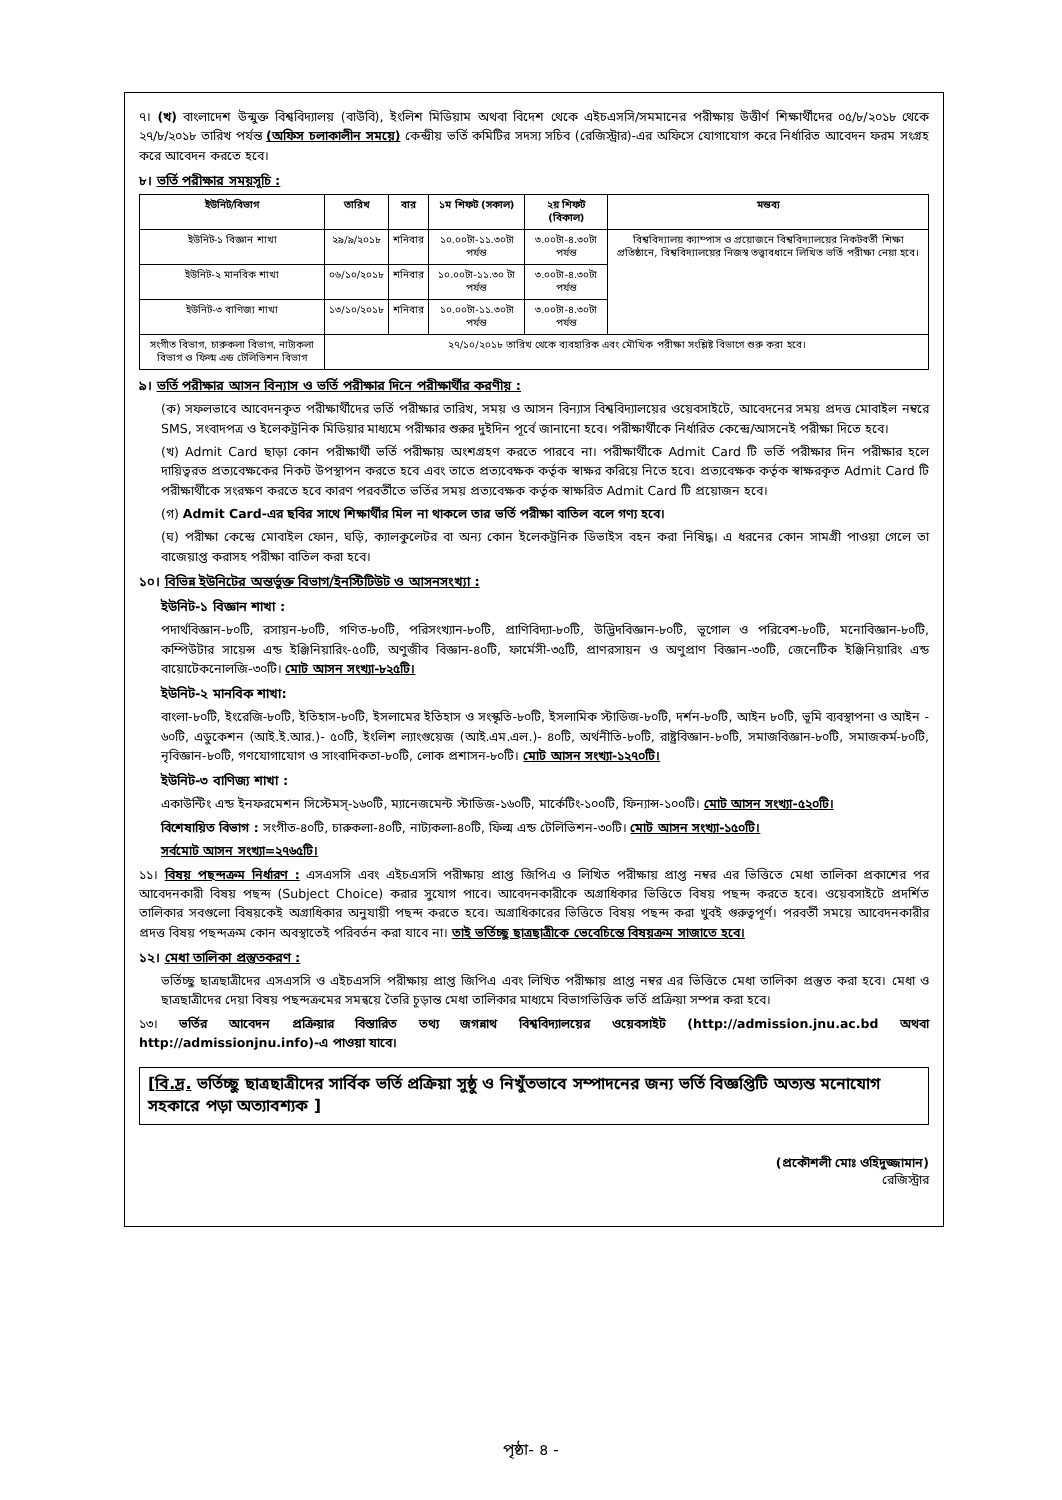৭। (খ) বাংলাদেশ উন্মুক্ত বিশ্ববিদ্যালয় (বাউবি), ইংলিশ মিডিয়াম অথবা বিদেশ থেকে এইচএসসি/সমমানের পরীক্ষায় উত্তীর্ণ শিক্ষার্থীদের ০৫/৮/২০১৮ থেকে ২৭/৮/২০১৮ তারিখ পর্যন্ত (অফিস চলাকালীন সময়ে) কেন্দ্রীয় ভর্তি কমিটির সদস্য সচিব (রেজিস্ট্রার)-এর অফিসে যোগাযোগ করে নির্ধারিত আবেদন ফরম সংগ্রহ করে আবেদন করতে হবে।
৮। ভর্তি পরীক্ষার সময়সূচি :
| ইউনিট/বিভাগ | তারিখ | বার | ১ম শিফট (সকাল) | ২য় শিফট (বিকাল) | মন্তব্য |
| --- | --- | --- | --- | --- | --- |
| ইউনিট-১ বিজ্ঞান শাখা | ২৯/৯/২০১৮ | শনিবার | ১০.০০টা-১১.৩০টা পর্যন্ত | ৩.০০টা-৪.৩০টা পর্যন্ত | বিশ্ববিদ্যালয় ক্যাম্পাস ও প্রয়োজনে বিশ্ববিদ্যালয়ের নিকটবর্তী শিক্ষা প্রতিষ্ঠানে, বিশ্ববিদ্যালয়ের নিজস্ব তত্ত্বাবধানে লিখিত ভর্তি পরীক্ষা নেয়া হবে। |
| ইউনিট-২ মানবিক শাখা | ০৬/১০/২০১৮ | শনিবার | ১০.০০টা-১১.৩০ টা পর্যন্ত | ৩.০০টা-৪.৩০টা পর্যন্ত | |
| ইউনিট-৩ বাণিজ্য শাখা | ১৩/১০/২০১৮ | শনিবার | ১০.০০টা-১১.৩০টা পর্যন্ত | ৩.০০টা-৪.৩০টা পর্যন্ত | |
| সংগীত বিভাগ, চারুকলা বিভাগ, নাট্যকলা বিভাগ ও ফিল্ম এন্ড টেলিভিশন বিভাগ | ২৭/১০/২০১৮ তারিখ থেকে ব্যবহারিক এবং মৌখিক পরীক্ষা সংশ্লিষ্ট বিভাগে শুরু করা হবে। | | | | |
৯। ভর্তি পরীক্ষার আসন বিন্যাস ও ভর্তি পরীক্ষার দিনে পরীক্ষার্থীর করণীয় :
(ক) সফলভাবে আবেদনকৃত পরীক্ষার্থীদের ভর্তি পরীক্ষার তারিখ, সময় ও আসন বিন্যাস বিশ্ববিদ্যালয়ের ওয়েবসাইটে, আবেদনের সময় প্রদত্ত মোবাইল নম্বরে SMS, সংবাদপত্র ও ইলেকট্রনিক মিডিয়ার মাধ্যমে পরীক্ষার শুরুর দুইদিন পূর্বে জানানো হবে। পরীক্ষার্থীকে নির্ধারিত কেন্দ্রে/আসনেই পরীক্ষা দিতে হবে।
(খ) Admit Card ছাড়া কোন পরীক্ষার্থী ভর্তি পরীক্ষায় অংশগ্রহণ করতে পারবে না। পরীক্ষার্থীকে Admit Card টি ভর্তি পরীক্ষার দিন পরীক্ষার হলে দায়িত্বরত প্রত্যবেক্ষকের নিকট উপস্থাপন করতে হবে এবং তাতে প্রত্যবেক্ষক কর্তৃক স্বাক্ষর করিয়ে নিতে হবে। প্রত্যবেক্ষক কর্তৃক স্বাক্ষরকৃত Admit Card টি পরীক্ষার্থীকে সংরক্ষণ করতে হবে কারণ পরবর্তীতে ভর্তির সময় প্রত্যবেক্ষক কর্তৃক স্বাক্ষরিত Admit Card টি প্রয়োজন হবে।
(গ) Admit Card-এর ছবির সাথে শিক্ষার্থীর মিল না থাকলে তার ভর্তি পরীক্ষা বাতিল বলে গণ্য হবে।
(ঘ) পরীক্ষা কেন্দ্রে মোবাইল ফোন, ঘড়ি, ক্যালকুলেটর বা অন্য কোন ইলেকট্রনিক ডিভাইস বহন করা নিষিদ্ধ। এ ধরনের কোন সামগ্রী পাওয়া গেলে তা বাজেয়াপ্ত করাসহ পরীক্ষা বাতিল করা হবে।
১০। বিভিন্ন ইউনিটের অন্তর্ভুক্ত বিভাগ/ইনস্টিটিউট ও আসনসংখ্যা :
ইউনিট-১ বিজ্ঞান শাখা :
পদার্থবিজ্ঞান-৮০টি, রসায়ন-৮০টি, গণিত-৮০টি, পরিসংখ্যান-৮০টি, প্রাণিবিদ্যা-৮০টি, উদ্ভিদবিজ্ঞান-৮০টি, ভূগোল ও পরিবেশ-৮০টি, মনোবিজ্ঞান-৮০টি, কম্পিউটার সায়েন্স এন্ড ইঞ্জিনিয়ারিং-৫০টি, অণুজীব বিজ্ঞান-৪০টি, ফার্মেসী-৩৫টি, প্রাণরসায়ন ও অণুপ্রাণ বিজ্ঞান-৩০টি, জেনেটিক ইঞ্জিনিয়ারিং এন্ড বায়োটেকনোলজি-৩০টি। মোট আসন সংখ্যা-৮২৫টি।
ইউনিট-২ মানবিক শাখা:
বাংলা-৮০টি, ইংরেজি-৮০টি, ইতিহাস-৮০টি, ইসলামের ইতিহাস ও সংস্কৃতি-৮০টি, ইসলামিক স্টাডিজ-৮০টি, দর্শন-৮০টি, আইন ৮০টি, ভূমি ব্যবস্থাপনা ও আইন - ৬০টি, এডুকেশন (আই.ই.আর.)- ৫০টি, ইংলিশ ল্যাংগুয়েজ (আই.এম.এল.)- ৪০টি, অর্থনীতি-৮০টি, রাষ্ট্রবিজ্ঞান-৮০টি, সমাজবিজ্ঞান-৮০টি, সমাজকর্ম-৮০টি, নৃবিজ্ঞান-৮০টি, গণযোগাযোগ ও সাংবাদিকতা-৮০টি, লোক প্রশাসন-৮০টি। মোট আসন সংখ্যা-১২৭০টি।
ইউনিট-৩ বাণিজ্য শাখা :
একাউন্টিং এন্ড ইনফরমেশন সিস্টেমস্-১৬০টি, ম্যানেজমেন্ট স্টাডিজ-১৬০টি, মার্কেটিং-১০০টি, ফিন্যান্স-১০০টি। মোট আসন সংখ্যা-৫২০টি।
বিশেষায়িত বিভাগ : সংগীত-৪০টি, চারুকলা-৪০টি, নাট্যকলা-৪০টি, ফিল্ম এন্ড টেলিভিশন-৩০টি। মোট আসন সংখ্যা-১৫০টি।
সর্বমোট আসন সংখ্যা=২৭৬৫টি।
১১। বিষয় পছন্দক্রম নির্ধারণ : এসএসসি এবং এইচএসসি পরীক্ষায় প্রাপ্ত জিপিএ ও লিখিত পরীক্ষায় প্রাপ্ত নম্বর এর ভিত্তিতে মেধা তালিকা প্রকাশের পর আবেদনকারী বিষয় পছন্দ (Subject Choice) করার সুযোগ পাবে। আবেদনকারীকে অগ্রাধিকার ভিত্তিতে বিষয় পছন্দ করতে হবে। ওয়েবসাইটে প্রদর্শিত তালিকার সবগুলো বিষয়কেই অগ্রাধিকার অনুযায়ী পছন্দ করতে হবে। অগ্রাধিকারের ভিত্তিতে বিষয় পছন্দ করা খুবই গুরুত্বপূর্ণ। পরবর্তী সময়ে আবেদনকারীর প্রদত্ত বিষয় পছন্দক্রম কোন অবস্থাতেই পরিবর্তন করা যাবে না। তাই ভর্তিচ্ছু ছাত্রছাত্রীকে ভেবেচিন্তে বিষয়ক্রম সাজাতে হবে।
১২। মেধা তালিকা প্রস্তুতকরণ :
ভর্তিচ্ছু ছাত্রছাত্রীদের এসএসসি ও এইচএসসি পরীক্ষায় প্রাপ্ত জিপিএ এবং লিখিত পরীক্ষায় প্রাপ্ত নম্বর এর ভিত্তিতে মেধা তালিকা প্রস্তুত করা হবে। মেধা ও ছাত্রছাত্রীদের দেয়া বিষয় পছন্দক্রমের সমন্বয়ে তৈরি চূড়ান্ত মেধা তালিকার মাধ্যমে বিভাগভিত্তিক ভর্তি প্রক্রিয়া সম্পন্ন করা হবে।
১৩। ভর্তির আবেদন প্রক্রিয়ার বিস্তারিত তথ্য জগন্নাথ বিশ্ববিদ্যালয়ের ওয়েবসাইট (http://admission.jnu.ac.bd অথবা http://admissionjnu.info)-এ পাওয়া যাবে।
[বি.দ্র. ভর্তিচ্ছু ছাত্রছাত্রীদের সার্বিক ভর্তি প্রক্রিয়া সুষ্ঠু ও নিখুঁতভাবে সম্পাদনের জন্য ভর্তি বিজ্ঞপ্তিটি অত্যন্ত মনোযোগ সহকারে পড়া অত্যাবশ্যক ]
(প্রকৌশলী মোঃ ওহিদুজ্জামান)
রেজিস্ট্রার
পৃষ্ঠা- ৪ -